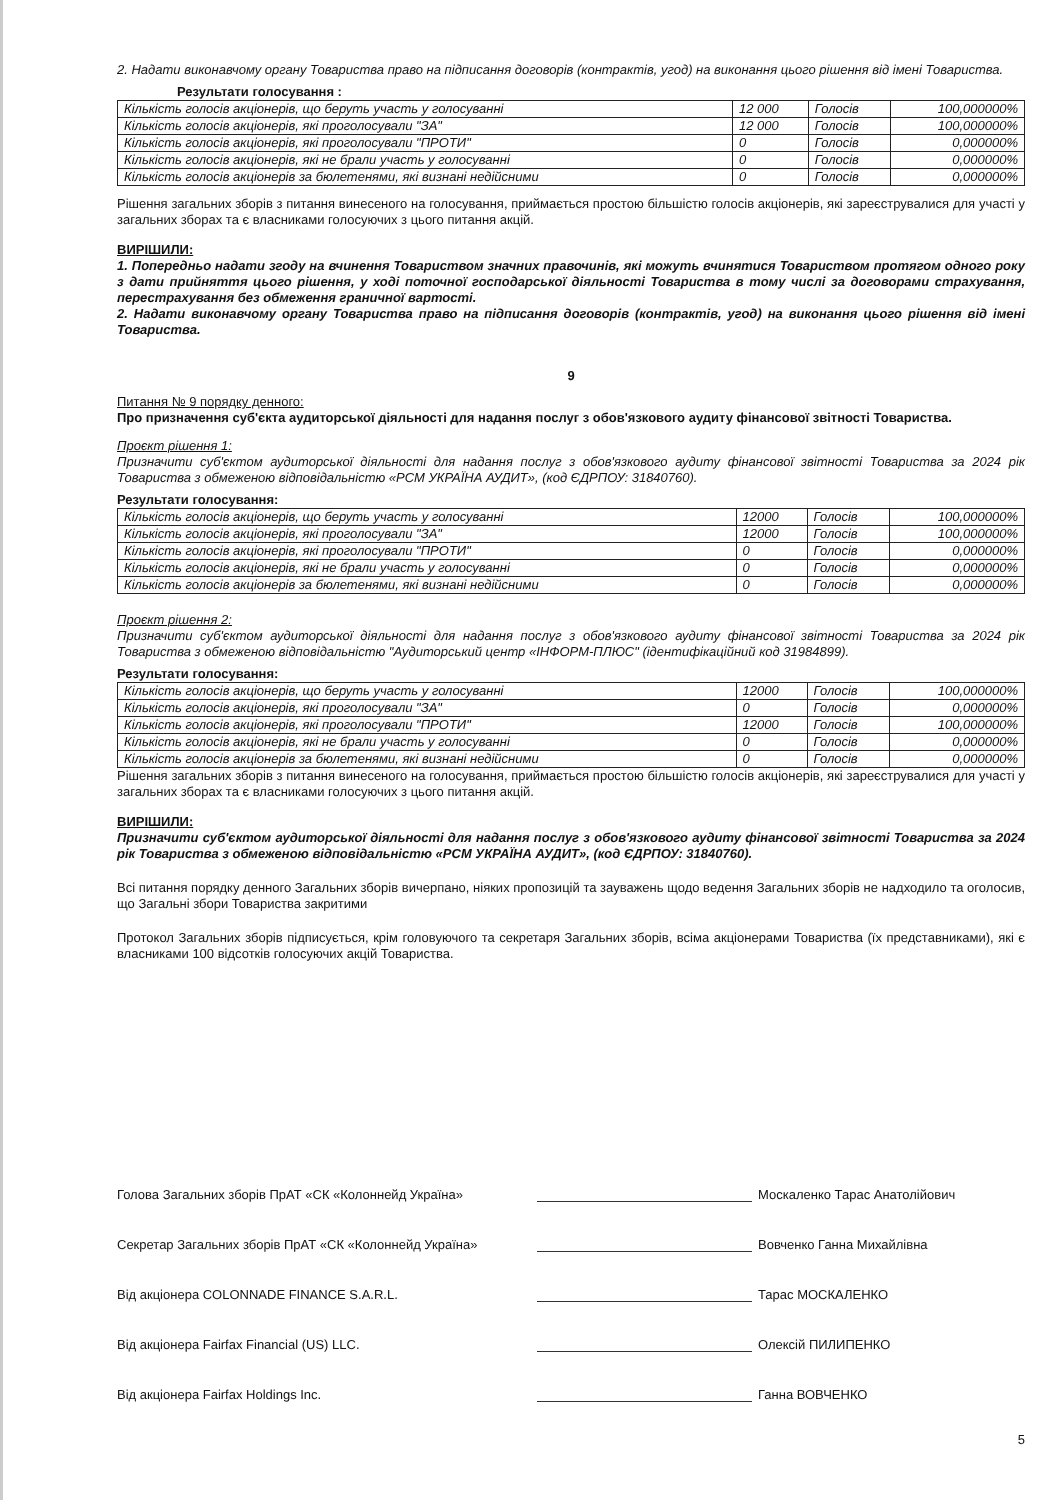2. Надати виконавчому органу Товариства право на підписання договорів (контрактів, угод) на виконання цього рішення від імені Товариства.
Результати голосування :
| Кількість голосів акціонерів, що беруть участь у голосуванні | 12 000 | Голосів | 100,000000% |
| Кількість голосів акціонерів, які проголосували "ЗА" | 12 000 | Голосів | 100,000000% |
| Кількість голосів акціонерів, які проголосували "ПРОТИ" | 0 | Голосів | 0,000000% |
| Кількість голосів акціонерів, які не брали участь у голосуванні | 0 | Голосів | 0,000000% |
| Кількість голосів акціонерів за бюлетенями, які визнані недійсними | 0 | Голосів | 0,000000% |
Рішення загальних зборів з питання винесеного на голосування, приймається простою більшістю голосів акціонерів, які зареєструвалися для участі у загальних зборах та є власниками голосуючих з цього питання акцій.
ВИРІШИЛИ:
1. Попередньо надати згоду на вчинення Товариством значних правочинів, які можуть вчинятися Товариством протягом одного року з дати прийняття цього рішення, у ході поточної господарської діяльності Товариства в тому числі за договорами страхування, перестрахування без обмеження граничної вартості.
2. Надати виконавчому органу Товариства право на підписання договорів (контрактів, угод) на виконання цього рішення від імені Товариства.
9
Питання № 9 порядку денного:
Про призначення суб'єкта аудиторської діяльності для надання послуг з обов'язкового аудиту фінансової звітності Товариства.
Проєкт рішення 1:
Призначити суб'єктом аудиторської діяльності для надання послуг з обов'язкового аудиту фінансової звітності Товариства за 2024 рік Товариства з обмеженою відповідальністю «РСМ УКРАЇНА АУДИТ», (код ЄДРПОУ: 31840760).
Результати голосування:
| Кількість голосів акціонерів, що беруть участь у голосуванні | 12000 | Голосів | 100,000000% |
| Кількість голосів акціонерів, які проголосували "ЗА" | 12000 | Голосів | 100,000000% |
| Кількість голосів акціонерів, які проголосували "ПРОТИ" | 0 | Голосів | 0,000000% |
| Кількість голосів акціонерів, які не брали участь у голосуванні | 0 | Голосів | 0,000000% |
| Кількість голосів акціонерів за бюлетенями, які визнані недійсними | 0 | Голосів | 0,000000% |
Проєкт рішення 2:
Призначити суб'єктом аудиторської діяльності для надання послуг з обов'язкового аудиту фінансової звітності Товариства за 2024 рік Товариства з обмеженою відповідальністю "Аудиторський центр «ІНФОРМ-ПЛЮС" (ідентифікаційний код 31984899).
Результати голосування:
| Кількість голосів акціонерів, що беруть участь у голосуванні | 12000 | Голосів | 100,000000% |
| Кількість голосів акціонерів, які проголосували "ЗА" | 0 | Голосів | 0,000000% |
| Кількість голосів акціонерів, які проголосували "ПРОТИ" | 12000 | Голосів | 100,000000% |
| Кількість голосів акціонерів, які не брали участь у голосуванні | 0 | Голосів | 0,000000% |
| Кількість голосів акціонерів за бюлетенями, які визнані недійсними | 0 | Голосів | 0,000000% |
Рішення загальних зборів з питання винесеного на голосування, приймається простою більшістю голосів акціонерів, які зареєструвалися для участі у загальних зборах та є власниками голосуючих з цього питання акцій.
ВИРІШИЛИ:
Призначити суб'єктом аудиторської діяльності для надання послуг з обов'язкового аудиту фінансової звітності Товариства за 2024 рік Товариства з обмеженою відповідальністю «РСМ УКРАЇНА АУДИТ», (код ЄДРПОУ: 31840760).
Всі питання порядку денного Загальних зборів вичерпано, ніяких пропозицій та зауважень щодо ведення Загальних зборів не надходило та оголосив, що Загальні збори Товариства закритими
Протокол Загальних зборів підписується, крім головуючого та секретаря Загальних зборів, всіма акціонерами Товариства (їх представниками), які є власниками 100 відсотків голосуючих акцій Товариства.
Голова Загальних зборів ПрАТ «СК «Колоннейд Україна»
Москаленко Тарас Анатолійович
Секретар Загальних зборів ПрАТ «СК «Колоннейд Україна»
Вовченко Ганна Михайлівна
Від акціонера COLONNADE FINANCE S.A.R.L.
Тарас МОСКАЛЕНКО
Від акціонера Fairfax Financial (US) LLC.
Олексій ПИЛИПЕНКО
Від акціонера Fairfax Holdings Inc.
Ганна ВОВЧЕНКО
5